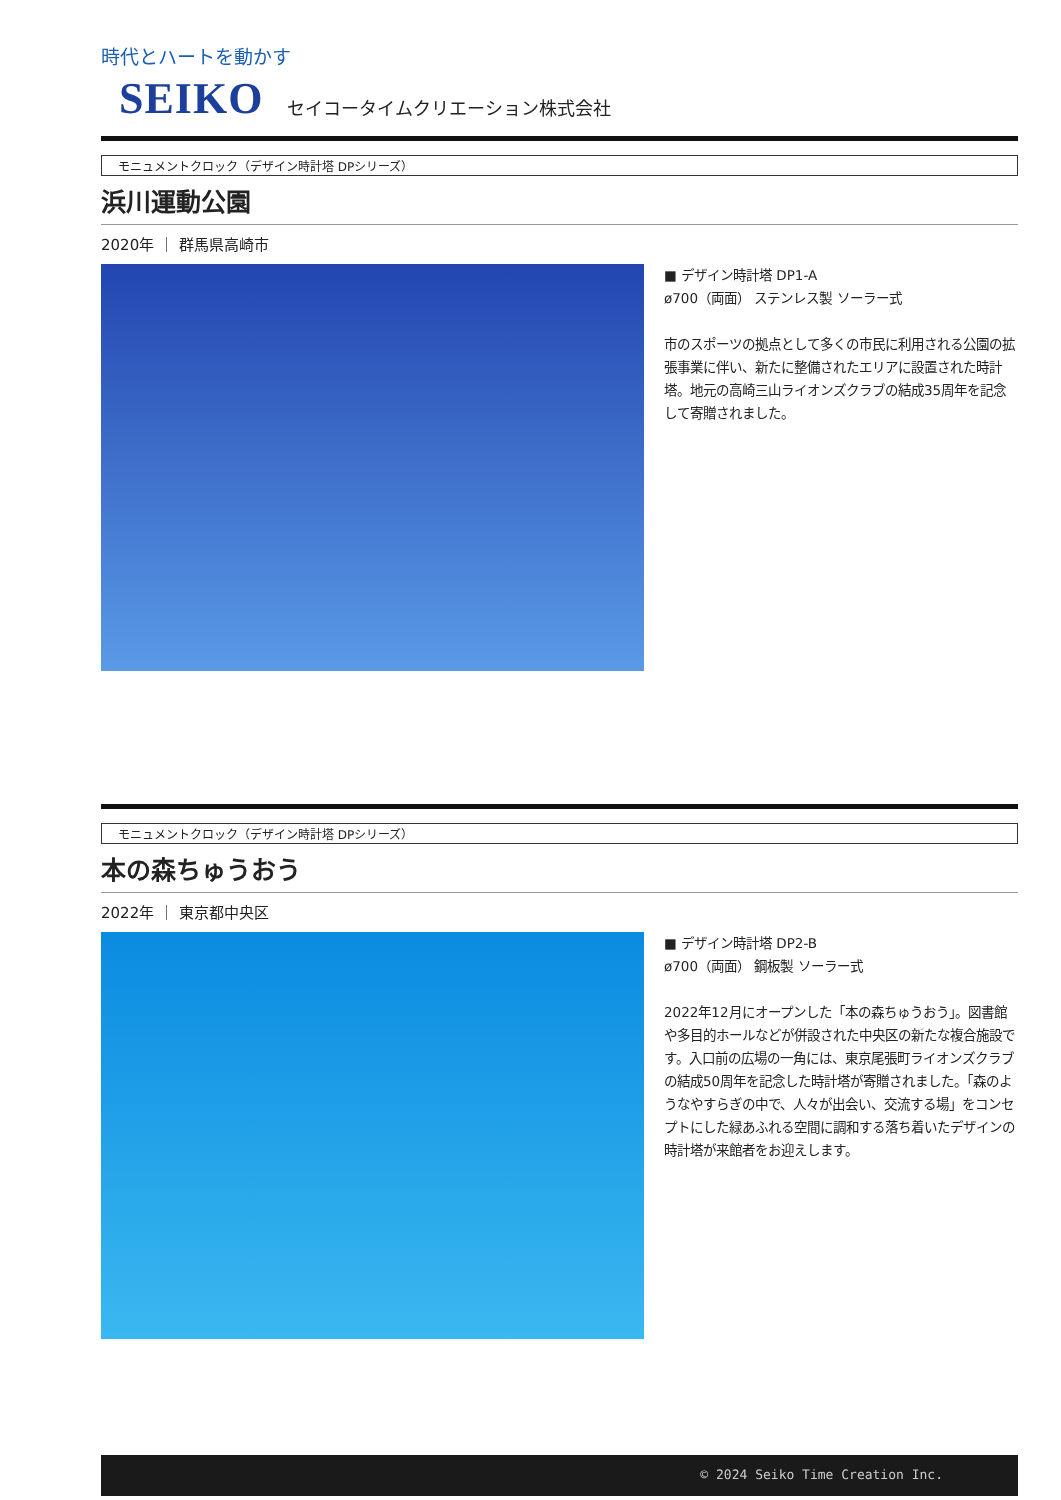時代とハートを動かす
SEIKO セイコータイムクリエーション株式会社
モニュメントクロック（デザイン時計塔 DPシリーズ）
浜川運動公園
2020年 ｜ 群馬県高崎市
■ デザイン時計塔 DP1-A
ø700（両面） ステンレス製 ソーラー式
市のスポーツの拠点として多くの市民に利用される公園の拡張事業に伴い、新たに整備されたエリアに設置された時計塔。地元の高崎三山ライオンズクラブの結成35周年を記念して寄贈されました。
モニュメントクロック（デザイン時計塔 DPシリーズ）
本の森ちゅうおう
2022年 ｜ 東京都中央区
■ デザイン時計塔 DP2-B
ø700（両面） 鋼板製 ソーラー式
2022年12月にオープンした「本の森ちゅうおう」。図書館や多目的ホールなどが併設された中央区の新たな複合施設です。入口前の広場の一角には、東京尾張町ライオンズクラブの結成50周年を記念した時計塔が寄贈されました。「森のようなやすらぎの中で、人々が出会い、交流する場」をコンセプトにした緑あふれる空間に調和する落ち着いたデザインの時計塔が来館者をお迎えします。
© 2024 Seiko Time Creation Inc.